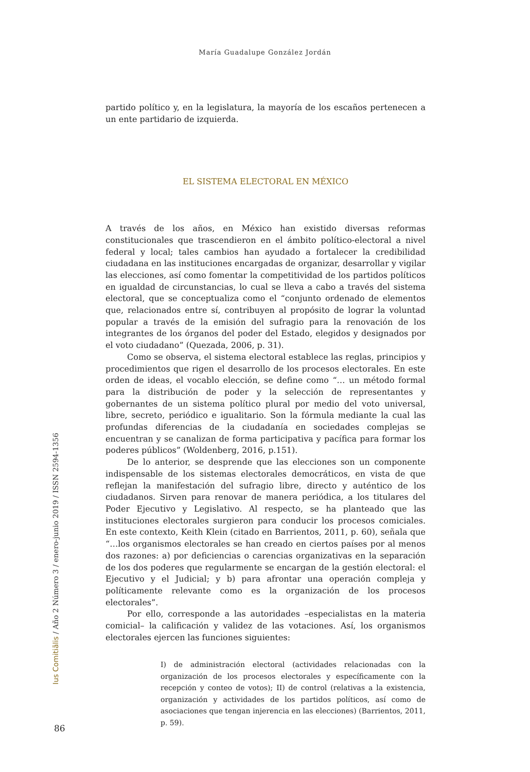María Guadalupe González Jordán
partido político y, en la legislatura, la mayoría de los escaños pertenecen a un ente partidario de izquierda.
EL SISTEMA ELECTORAL EN MÉXICO
A través de los años, en México han existido diversas reformas constitucionales que trascendieron en el ámbito político-electoral a nivel federal y local; tales cambios han ayudado a fortalecer la credibilidad ciudadana en las instituciones encargadas de organizar, desarrollar y vigilar las elecciones, así como fomentar la competitividad de los partidos políticos en igualdad de circunstancias, lo cual se lleva a cabo a través del sistema electoral, que se conceptualiza como el “conjunto ordenado de elementos que, relacionados entre sí, contribuyen al propósito de lograr la voluntad popular a través de la emisión del sufragio para la renovación de los integrantes de los órganos del poder del Estado, elegidos y designados por el voto ciudadano” (Quezada, 2006, p. 31).
Como se observa, el sistema electoral establece las reglas, principios y procedimientos que rigen el desarrollo de los procesos electorales. En este orden de ideas, el vocablo elección, se define como “… un método formal para la distribución de poder y la selección de representantes y gobernantes de un sistema político plural por medio del voto universal, libre, secreto, periódico e igualitario. Son la fórmula mediante la cual las profundas diferencias de la ciudadanía en sociedades complejas se encuentran y se canalizan de forma participativa y pacífica para formar los poderes públicos” (Woldenberg, 2016, p.151).
De lo anterior, se desprende que las elecciones son un componente indispensable de los sistemas electorales democráticos, en vista de que reflejan la manifestación del sufragio libre, directo y auténtico de los ciudadanos. Sirven para renovar de manera periódica, a los titulares del Poder Ejecutivo y Legislativo. Al respecto, se ha planteado que las instituciones electorales surgieron para conducir los procesos comiciales. En este contexto, Keith Klein (citado en Barrientos, 2011, p. 60), señala que “…los organismos electorales se han creado en ciertos países por al menos dos razones: a) por deficiencias o carencias organizativas en la separación de los dos poderes que regularmente se encargan de la gestión electoral: el Ejecutivo y el Judicial; y b) para afrontar una operación compleja y políticamente relevante como es la organización de los procesos electorales”.
Por ello, corresponde a las autoridades –especialistas en la materia comicial– la calificación y validez de las votaciones. Así, los organismos electorales ejercen las funciones siguientes:
I) de administración electoral (actividades relacionadas con la organización de los procesos electorales y específicamente con la recepción y conteo de votos); II) de control (relativas a la existencia, organización y actividades de los partidos políticos, así como de asociaciones que tengan injerencia en las elecciones) (Barrientos, 2011, p. 59).
Ius Comitiãlis / Año 2 Número 3 / enero-junio 2019 / ISSN 2594-1356
86